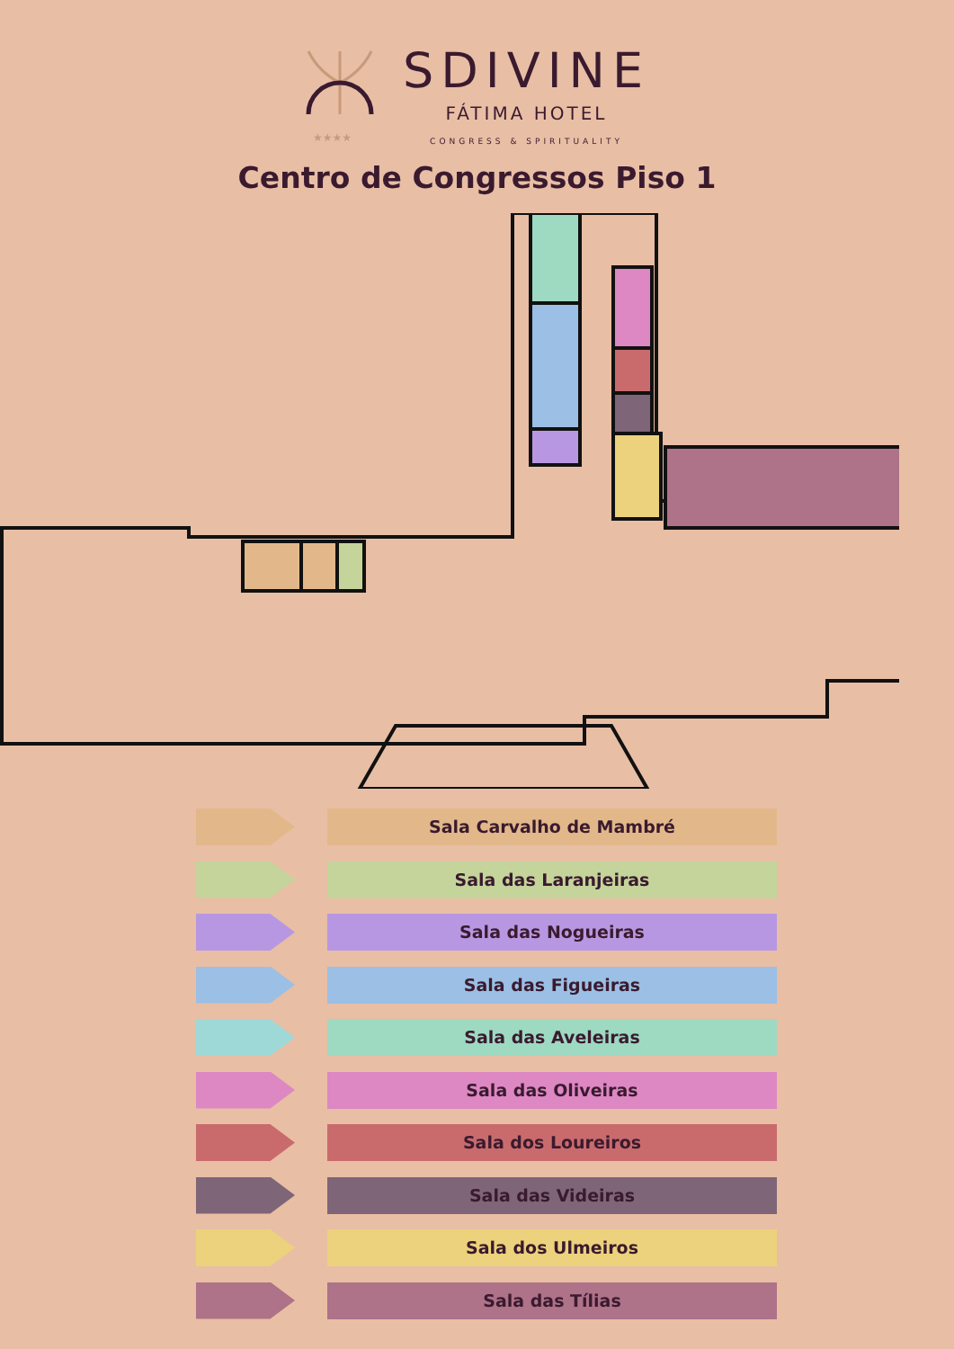★★★★
SDIVINE
FÁTIMA HOTEL
CONGRESS & SPIRITUALITY
Centro de Congressos Piso 1
Sala Carvalho de Mambré
Sala das Laranjeiras
Sala das Nogueiras
Sala das Figueiras
Sala das Aveleiras
Sala das Oliveiras
Sala dos Loureiros
Sala das Videiras
Sala dos Ulmeiros
Sala das Tílias